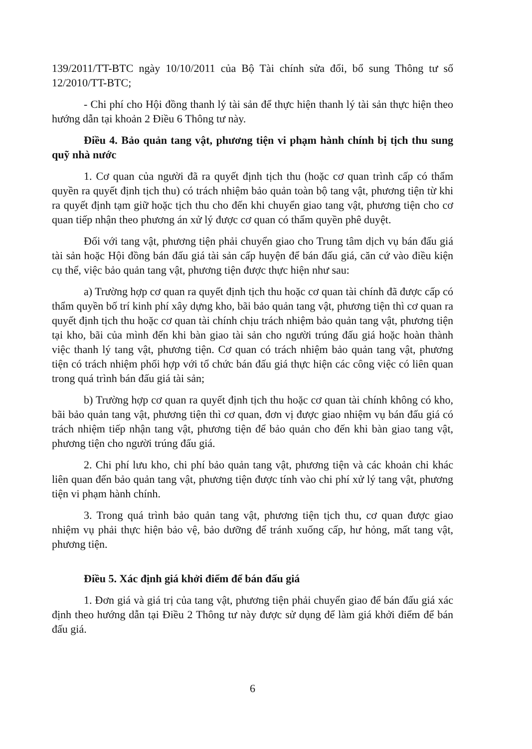139/2011/TT-BTC ngày 10/10/2011 của Bộ Tài chính sửa đổi, bổ sung Thông tư số 12/2010/TT-BTC;
- Chi phí cho Hội đồng thanh lý tài sản để thực hiện thanh lý tài sản thực hiện theo hướng dẫn tại khoản 2 Điều 6 Thông tư này.
Điều 4. Bảo quản tang vật, phương tiện vi phạm hành chính bị tịch thu sung quỹ nhà nước
1. Cơ quan của người đã ra quyết định tịch thu (hoặc cơ quan trình cấp có thẩm quyền ra quyết định tịch thu) có trách nhiệm bảo quản toàn bộ tang vật, phương tiện từ khi ra quyết định tạm giữ hoặc tịch thu cho đến khi chuyển giao tang vật, phương tiện cho cơ quan tiếp nhận theo phương án xử lý được cơ quan có thẩm quyền phê duyệt.
Đối với tang vật, phương tiện phải chuyển giao cho Trung tâm dịch vụ bán đấu giá tài sản hoặc Hội đồng bán đấu giá tài sản cấp huyện để bán đấu giá, căn cứ vào điều kiện cụ thể, việc bảo quản tang vật, phương tiện được thực hiện như sau:
a) Trường hợp cơ quan ra quyết định tịch thu hoặc cơ quan tài chính đã được cấp có thẩm quyền bố trí kinh phí xây dựng kho, bãi bảo quản tang vật, phương tiện thì cơ quan ra quyết định tịch thu hoặc cơ quan tài chính chịu trách nhiệm bảo quản tang vật, phương tiện tại kho, bãi của mình đến khi bàn giao tài sản cho người trúng đấu giá hoặc hoàn thành việc thanh lý tang vật, phương tiện. Cơ quan có trách nhiệm bảo quản tang vật, phương tiện có trách nhiệm phối hợp với tổ chức bán đấu giá thực hiện các công việc có liên quan trong quá trình bán đấu giá tài sản;
b) Trường hợp cơ quan ra quyết định tịch thu hoặc cơ quan tài chính không có kho, bãi bảo quản tang vật, phương tiện thì cơ quan, đơn vị được giao nhiệm vụ bán đấu giá có trách nhiệm tiếp nhận tang vật, phương tiện để bảo quản cho đến khi bàn giao tang vật, phương tiện cho người trúng đấu giá.
2. Chi phí lưu kho, chi phí bảo quản tang vật, phương tiện và các khoản chi khác liên quan đến bảo quản tang vật, phương tiện được tính vào chi phí xử lý tang vật, phương tiện vi phạm hành chính.
3. Trong quá trình bảo quản tang vật, phương tiện tịch thu, cơ quan được giao nhiệm vụ phải thực hiện bảo vệ, bảo dưỡng để tránh xuống cấp, hư hỏng, mất tang vật, phương tiện.
Điều 5. Xác định giá khởi điểm để bán đấu giá
1. Đơn giá và giá trị của tang vật, phương tiện phải chuyển giao để bán đấu giá xác định theo hướng dẫn tại Điều 2 Thông tư này được sử dụng để làm giá khởi điểm để bán đấu giá.
6